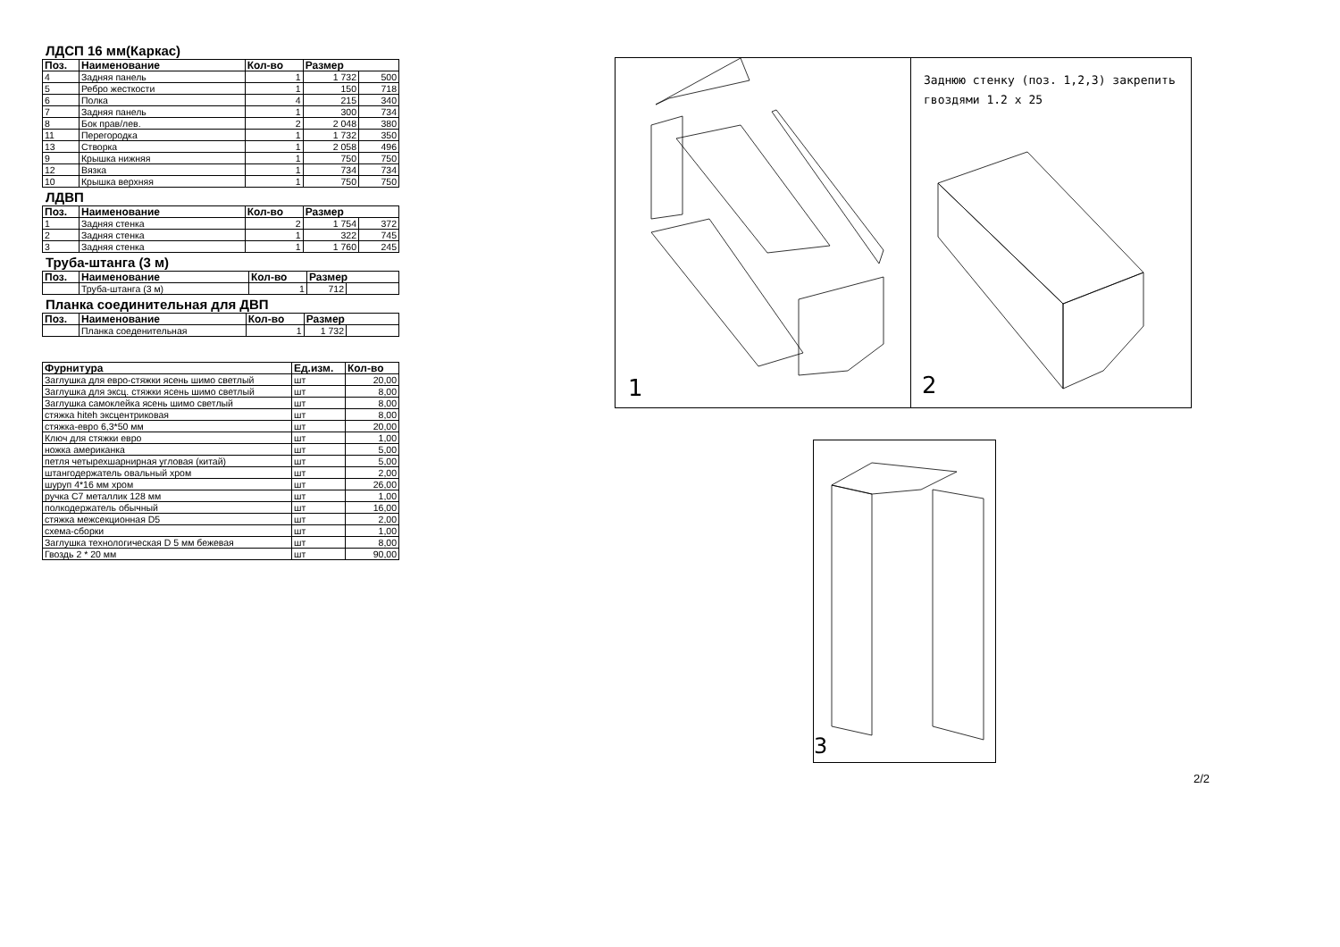ЛДСП 16 мм(Каркас)
| Поз. | Наименование | Кол-во | Размер | |
| --- | --- | --- | --- | --- |
| 4 | Задняя панель | 1 | 1 732 | 500 |
| 5 | Ребро жесткости | 1 | 150 | 718 |
| 6 | Полка | 4 | 215 | 340 |
| 7 | Задняя панель | 1 | 300 | 734 |
| 8 | Бок прав/лев. | 2 | 2 048 | 380 |
| 11 | Перегородка | 1 | 1 732 | 350 |
| 13 | Створка | 1 | 2 058 | 496 |
| 9 | Крышка нижняя | 1 | 750 | 750 |
| 12 | Вязка | 1 | 734 | 734 |
| 10 | Крышка верхняя | 1 | 750 | 750 |
ЛДВП
| Поз. | Наименование | Кол-во | Размер | |
| --- | --- | --- | --- | --- |
| 1 | Задняя стенка | 2 | 1 754 | 372 |
| 2 | Задняя стенка | 1 | 322 | 745 |
| 3 | Задняя стенка | 1 | 1 760 | 245 |
Труба-штанга (3 м)
| Поз. | Наименование | Кол-во | Размер | |
| --- | --- | --- | --- | --- |
| | Труба-штанга (3 м) | 1 | 712 | |
Планка соединительная для ДВП
| Поз. | Наименование | Кол-во | Размер | |
| --- | --- | --- | --- | --- |
| | Планка соеденительная | 1 | 1 732 | |
| Фурнитура | Ед.изм. | Кол-во |
| --- | --- | --- |
| Заглушка для евро-стяжки ясень шимо светлый | шт | 20,00 |
| Заглушка для эксц. стяжки ясень шимо светлый | шт | 8,00 |
| Заглушка самоклейка ясень шимо светлый | шт | 8,00 |
| стяжка hiteh эксцентриковая | шт | 8,00 |
| стяжка-евро 6,3*50 мм | шт | 20,00 |
| Ключ для стяжки евро | шт | 1,00 |
| ножка американка | шт | 5,00 |
| петля четырехшарнирная угловая (китай) | шт | 5,00 |
| штангодержатель овальный хром | шт | 2,00 |
| шуруп 4*16 мм хром | шт | 26,00 |
| ручка С7 металлик 128 мм | шт | 1,00 |
| полкодержатель обычный | шт | 16,00 |
| стяжка межсекционная D5 | шт | 2,00 |
| схема-сборки | шт | 1,00 |
| Заглушка технологическая D 5 мм бежевая | шт | 8,00 |
| Гвоздь 2 * 20 мм | шт | 90,00 |
1
Заднюю стенку (поз. 1,2,3) закрепить
гвоздями 1.2 x 25
2
3
2/2